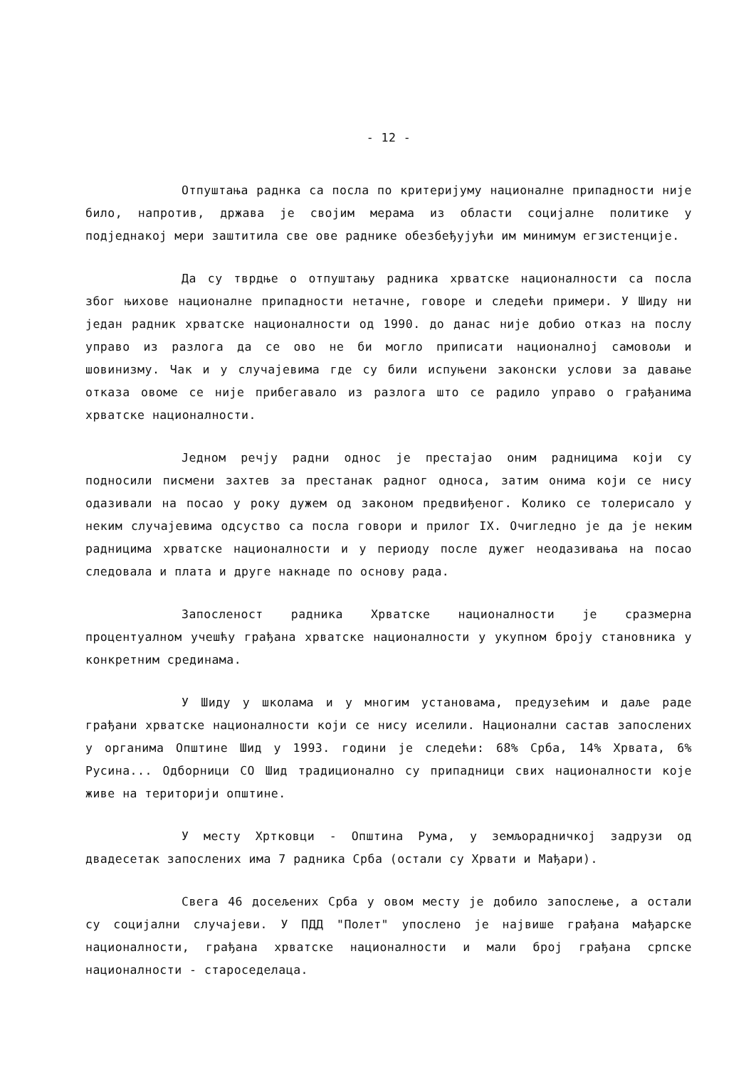- 12 -
Отпуштања раднка са посла по критеријуму националне припадности није било, напротив, држава је својим мерама из области социјалне политике у подједнакој мери заштитила све ове раднике обезбеђујући им минимум егзистенције.
Да су тврдње о отпуштању радника хрватске националности са посла због њихове националне припадности нетачне, говоре и следећи примери. У Шиду ни један радник хрватске националности од 1990. до данас није добио отказ на послу управо из разлога да се ово не би могло приписати националној самовољи и шовинизму. Чак и у случајевима где су били испуњени законски услови за давање отказа овоме се није прибегавало из разлога што се радило управо о грађанима хрватске националности.
Једном речју радни однос је престајао оним радницима који су подносили писмени захтев за престанак радног односа, затим онима који се нису одазивали на посао у року дужем од законом предвиђеног. Колико се толерисало у неким случајевима одсуство са посла говори и прилог IX. Очигледно је да је неким радницима хрватске националности и у периоду после дужег неодазивања на посао следовала и плата и друге накнаде по основу рада.
Запосленост радника Хрватске националности је сразмерна процентуалном учешћу грађана хрватске националности у укупном броју становника у конкретним срединама.
У Шиду у школама и у многим установама, предузећим и даље раде грађани хрватске националности који се нису иселили. Национални састав запослених у органима Општине Шид у 1993. години је следећи: 68% Срба, 14% Хрвата, 6% Русина... Одборници СО Шид традиционално су припадници свих националности које живе на територији општине.
У месту Хртковци - Општина Рума, у земљорадничкој задрузи од двадесетак запослених има 7 радника Срба (остали су Хрвати и Мађари).
Свега 46 досељених Срба у овом месту је добило запослење, а остали су социјални случајеви. У ПДД "Полет" упослено је највише грађана мађарске националности, грађана хрватске националности и мали број грађана српске националности - староседелаца.